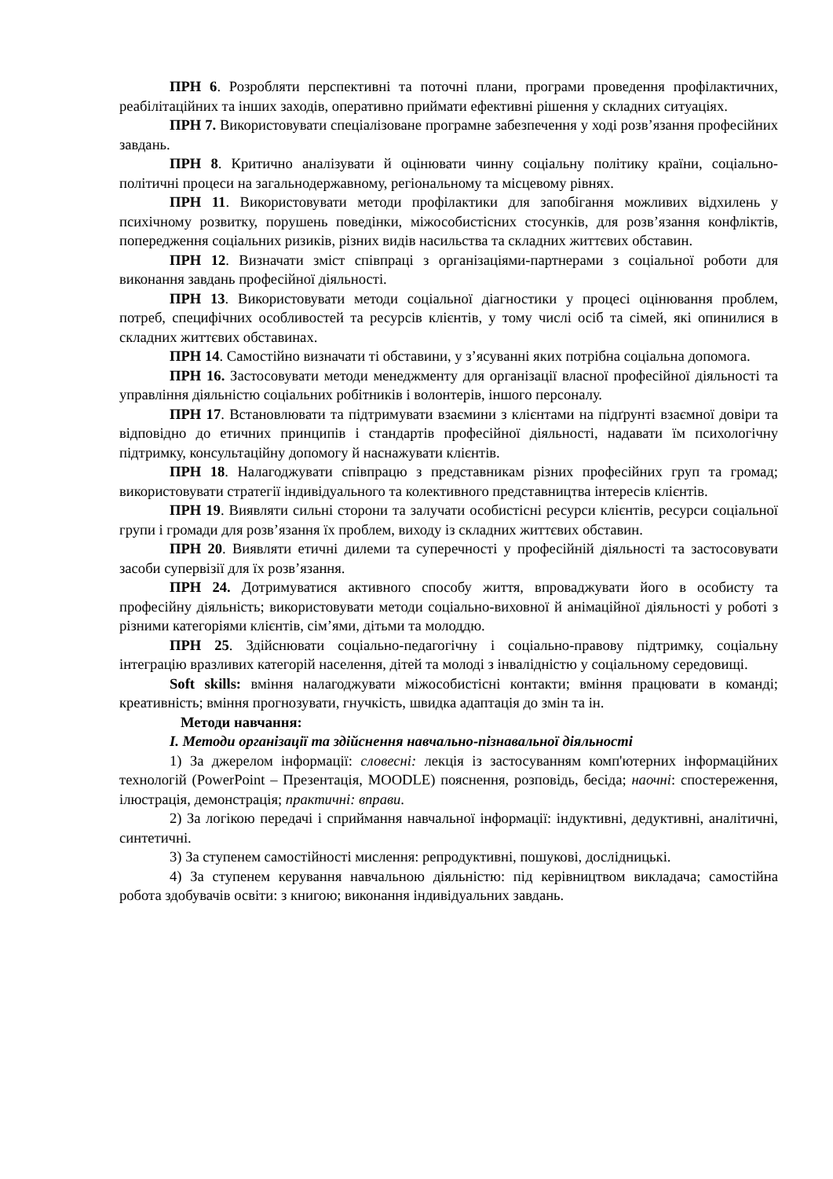ПРН 6. Розробляти перспективні та поточні плани, програми проведення профілактичних, реабілітаційних та інших заходів, оперативно приймати ефективні рішення у складних ситуаціях.
ПРН 7. Використовувати спеціалізоване програмне забезпечення у ході розв’язання професійних завдань.
ПРН 8. Критично аналізувати й оцінювати чинну соціальну політику країни, соціально-політичні процеси на загальнодержавному, регіональному та місцевому рівнях.
ПРН 11. Використовувати методи профілактики для запобігання можливих відхилень у психічному розвитку, порушень поведінки, міжособистісних стосунків, для розв’язання конфліктів, попередження соціальних ризиків, різних видів насильства та складних життєвих обставин.
ПРН 12. Визначати зміст співпраці з організаціями-партнерами з соціальної роботи для виконання завдань професійної діяльності.
ПРН 13. Використовувати методи соціальної діагностики у процесі оцінювання проблем, потреб, специфічних особливостей та ресурсів клієнтів, у тому числі осіб та сімей, які опинилися в складних життєвих обставинах.
ПРН 14. Самостійно визначати ті обставини, у з’ясуванні яких потрібна соціальна допомога.
ПРН 16. Застосовувати методи менеджменту для організації власної професійної діяльності та управління діяльністю соціальних робітників і волонтерів, іншого персоналу.
ПРН 17. Встановлювати та підтримувати взаємини з клієнтами на підґрунті взаємної довіри та відповідно до етичних принципів і стандартів професійної діяльності, надавати їм психологічну підтримку, консультаційну допомогу й наснажувати клієнтів.
ПРН 18. Налагоджувати співпрацю з представникам різних професійних груп та громад; використовувати стратегії індивідуального та колективного представництва інтересів клієнтів.
ПРН 19. Виявляти сильні сторони та залучати особистісні ресурси клієнтів, ресурси соціальної групи і громади для розв’язання їх проблем, виходу із складних життєвих обставин.
ПРН 20. Виявляти етичні дилеми та суперечності у професійній діяльності та застосовувати засоби супервізії для їх розв’язання.
ПРН 24. Дотримуватися активного способу життя, впроваджувати його в особисту та професійну діяльність; використовувати методи соціально-виховної й анімаційної діяльності у роботі з різними категоріями клієнтів, сім’ями, дітьми та молоддю.
ПРН 25. Здійснювати соціально-педагогічну і соціально-правову підтримку, соціальну інтеграцію вразливих категорій населення, дітей та молоді з інвалідністю у соціальному середовищі.
Soft skills: вміння налагоджувати міжособистісні контакти; вміння працювати в команді; креативність; вміння прогнозувати, гнучкість, швидка адаптація до змін та ін.
Методи навчання:
І. Методи організації та здійснення навчально-пізнавальної діяльності
1) За джерелом інформації: словесні: лекція із застосуванням комп'ютерних інформаційних технологій (PowerPoint – Презентація, MOODLE) пояснення, розповідь, бесіда; наочні: спостереження, ілюстрація, демонстрація; практичні: вправи.
2) За логікою передачі і сприймання навчальної інформації: індуктивні, дедуктивні, аналітичні, синтетичні.
3) За ступенем самостійності мислення: репродуктивні, пошукові, дослідницькі.
4) За ступенем керування навчальною діяльністю: під керівництвом викладача; самостійна робота здобувачів освіти: з книгою; виконання індивідуальних завдань.